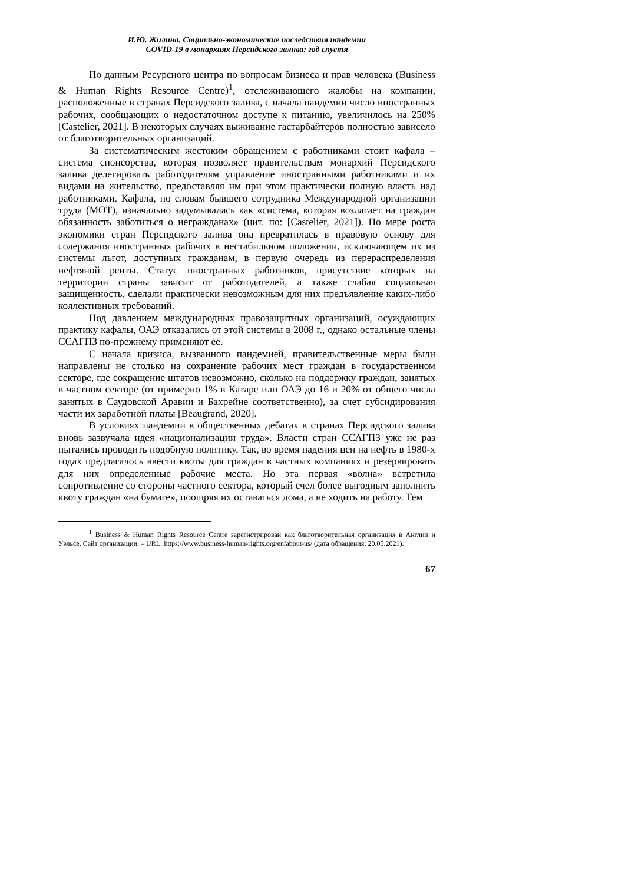И.Ю. Жилина. Социально-экономические последствия пандемии
COVID-19 в монархиях Персидского залива: год спустя
По данным Ресурсного центра по вопросам бизнеса и прав человека (Business & Human Rights Resource Centre)<sup>1</sup>, отслеживающего жалобы на компании, расположенные в странах Персидского залива, с начала пандемии число иностранных рабочих, сообщающих о недостаточном доступе к питанию, увеличилось на 250% [Castelier, 2021]. В некоторых случаях выживание гастарбайтеров полностью зависело от благотворительных организаций.
За систематическим жестоким обращением с работниками стоит кафала – система спонсорства, которая позволяет правительствам монархий Персидского залива делегировать работодателям управление иностранными работниками и их видами на жительство, предоставляя им при этом практически полную власть над работниками. Кафала, по словам бывшего сотрудника Международной организации труда (МОТ), изначально задумывалась как «система, которая возлагает на граждан обязанность заботиться о негражданах» (цит. по: [Castelier, 2021]). По мере роста экономики стран Персидского залива она превратилась в правовую основу для содержания иностранных рабочих в нестабильном положении, исключающем их из системы льгот, доступных гражданам, в первую очередь из перераспределения нефтяной ренты. Статус иностранных работников, присутствие которых на территории страны зависит от работодателей, а также слабая социальная защищенность, сделали практически невозможным для них предъявление каких-либо коллективных требований.
Под давлением международных правозащитных организаций, осуждающих практику кафалы, ОАЭ отказались от этой системы в 2008 г., однако остальные члены ССАГПЗ по-прежнему применяют ее.
С начала кризиса, вызванного пандемией, правительственные меры были направлены не столько на сохранение рабочих мест граждан в государственном секторе, где сокращение штатов невозможно, сколько на поддержку граждан, занятых в частном секторе (от примерно 1% в Катаре или ОАЭ до 16 и 20% от общего числа занятых в Саудовской Аравии и Бахрейне соответственно), за счет субсидирования части их заработной платы [Beaugrand, 2020].
В условиях пандемии в общественных дебатах в странах Персидского залива вновь зазвучала идея «национализации труда». Власти стран ССАГПЗ уже не раз пытались проводить подобную политику. Так, во время падения цен на нефть в 1980-х годах предлагалось ввести квоты для граждан в частных компаниях и резервировать для них определенные рабочие места. Но эта первая «волна» встретила сопротивление со стороны частного сектора, который счел более выгодным заполнить квоту граждан «на бумаге», поощряя их оставаться дома, а не ходить на работу. Тем
<sup>1</sup> Business & Human Rights Resource Centre зарегистрирован как благотворительная организация в Англии и Уэльсе. Сайт организации. – URL: https://www.business-human-rights.org/en/about-us/ (дата обращения: 20.05.2021).
67